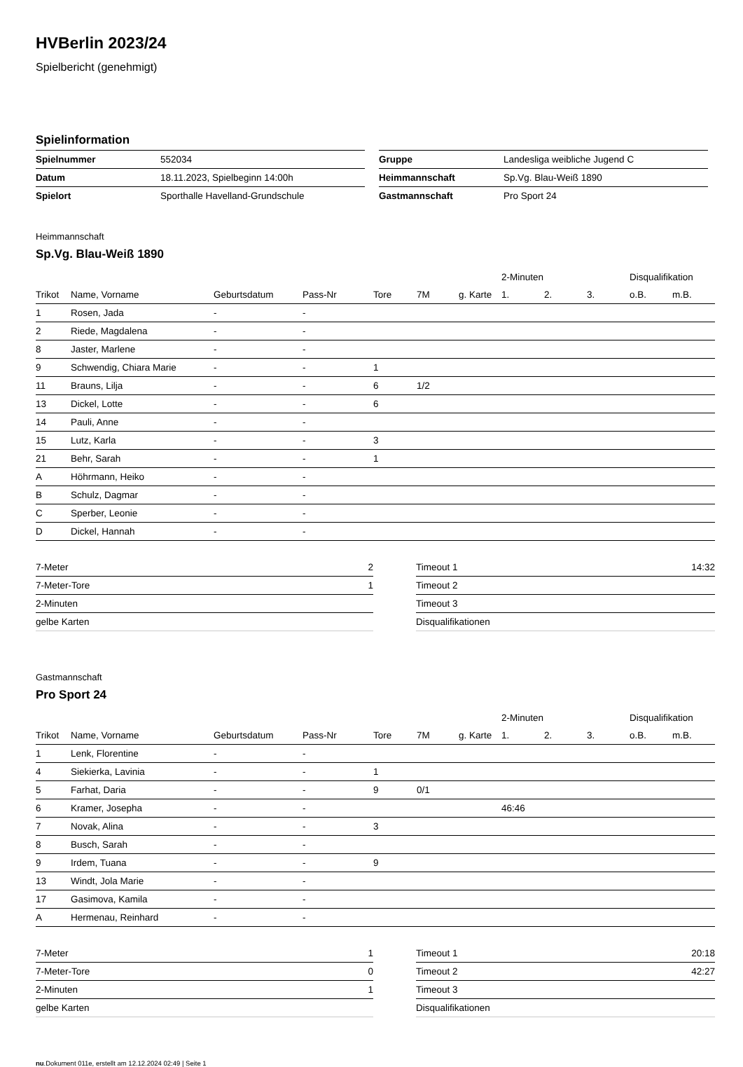HVBerlin 2023/24
Spielbericht (genehmigt)
Spielinformation
| Spielnummer | 552034 |
| Datum | 18.11.2023, Spielbeginn 14:00h |
| Spielort | Sporthalle Havelland-Grundschule |
| Gruppe | Landesliga weibliche Jugend C |
| Heimmannschaft | Sp.Vg. Blau-Weiß 1890 |
| Gastmannschaft | Pro Sport 24 |
Heimmannschaft
Sp.Vg. Blau-Weiß 1890
| | | | | | | | 2-Minuten | | | Disqualifikation | |
| --- | --- | --- | --- | --- | --- | --- | --- | --- | --- | --- | --- |
| Trikot | Name, Vorname | Geburtsdatum | Pass-Nr | Tore | 7M | g. Karte | 1. | 2. | 3. | o.B. | m.B. |
| 1 | Rosen, Jada | - | - | | | | | | | | |
| 2 | Riede, Magdalena | - | - | | | | | | | | |
| 8 | Jaster, Marlene | - | - | | | | | | | | |
| 9 | Schwendig, Chiara Marie | - | - | 1 | | | | | | | |
| 11 | Brauns, Lilja | - | - | 6 | 1/2 | | | | | | |
| 13 | Dickel, Lotte | - | - | 6 | | | | | | | |
| 14 | Pauli, Anne | - | - | | | | | | | | |
| 15 | Lutz, Karla | - | - | 3 | | | | | | | |
| 21 | Behr, Sarah | - | - | 1 | | | | | | | |
| A | Höhrmann, Heiko | - | - | | | | | | | | |
| B | Schulz, Dagmar | - | - | | | | | | | | |
| C | Sperber, Leonie | - | - | | | | | | | | |
| D | Dickel, Hannah | - | - | | | | | | | | |
| 7-Meter | 2 |
| 7-Meter-Tore | 1 |
| 2-Minuten | |
| gelbe Karten | |
| Timeout 1 | 14:32 |
| Timeout 2 | |
| Timeout 3 | |
| Disqualifikationen | |
Gastmannschaft
Pro Sport 24
| | | | | | | | 2-Minuten | | | Disqualifikation | |
| --- | --- | --- | --- | --- | --- | --- | --- | --- | --- | --- | --- |
| Trikot | Name, Vorname | Geburtsdatum | Pass-Nr | Tore | 7M | g. Karte | 1. | 2. | 3. | o.B. | m.B. |
| 1 | Lenk, Florentine | - | - | | | | | | | | |
| 4 | Siekierka, Lavinia | - | - | 1 | | | | | | | |
| 5 | Farhat, Daria | - | - | 9 | 0/1 | | | | | | |
| 6 | Kramer, Josepha | - | - | | | | 46:46 | | | | |
| 7 | Novak, Alina | - | - | 3 | | | | | | | |
| 8 | Busch, Sarah | - | - | | | | | | | | |
| 9 | Irdem, Tuana | - | - | 9 | | | | | | | |
| 13 | Windt, Jola Marie | - | - | | | | | | | | |
| 17 | Gasimova, Kamila | - | - | | | | | | | | |
| A | Hermenau, Reinhard | - | - | | | | | | | | |
| 7-Meter | 1 |
| 7-Meter-Tore | 0 |
| 2-Minuten | 1 |
| gelbe Karten | |
| Timeout 1 | 20:18 |
| Timeout 2 | 42:27 |
| Timeout 3 | |
| Disqualifikationen | |
nu.Dokument 011e, erstellt am 12.12.2024 02:49 | Seite 1